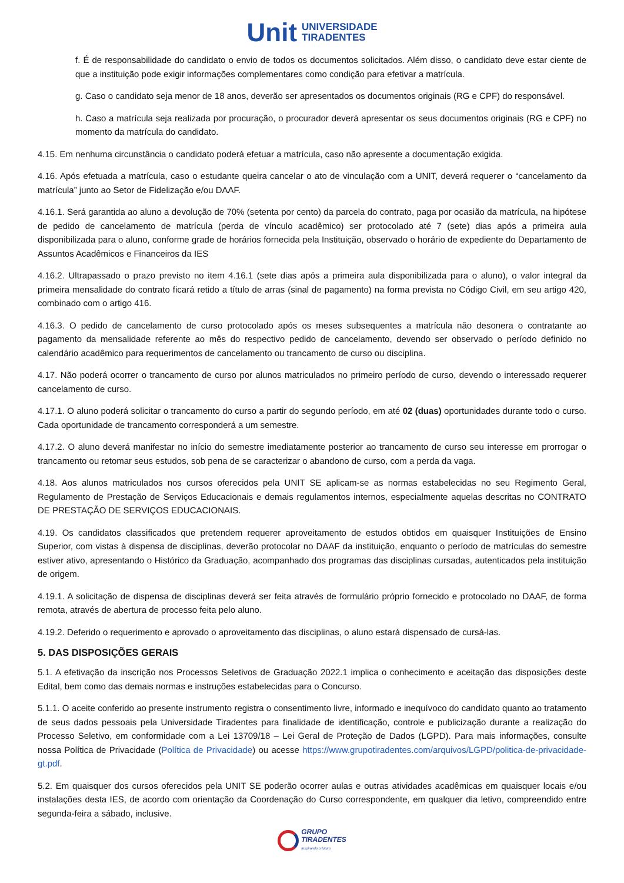Unit UNIVERSIDADE
TIRADENTES
f. É de responsabilidade do candidato o envio de todos os documentos solicitados. Além disso, o candidato deve estar ciente de que a instituição pode exigir informações complementares como condição para efetivar a matrícula.
g. Caso o candidato seja menor de 18 anos, deverão ser apresentados os documentos originais (RG e CPF) do responsável.
h. Caso a matrícula seja realizada por procuração, o procurador deverá apresentar os seus documentos originais (RG e CPF) no momento da matrícula do candidato.
4.15. Em nenhuma circunstância o candidato poderá efetuar a matrícula, caso não apresente a documentação exigida.
4.16. Após efetuada a matrícula, caso o estudante queira cancelar o ato de vinculação com a UNIT, deverá requerer o “cancelamento da matrícula” junto ao Setor de Fidelização e/ou DAAF.
4.16.1. Será garantida ao aluno a devolução de 70% (setenta por cento) da parcela do contrato, paga por ocasião da matrícula, na hipótese de pedido de cancelamento de matrícula (perda de vínculo acadêmico) ser protocolado até 7 (sete) dias após a primeira aula disponibilizada para o aluno, conforme grade de horários fornecida pela Instituição, observado o horário de expediente do Departamento de Assuntos Acadêmicos e Financeiros da IES
4.16.2. Ultrapassado o prazo previsto no item 4.16.1 (sete dias após a primeira aula disponibilizada para o aluno), o valor integral da primeira mensalidade do contrato ficará retido a título de arras (sinal de pagamento) na forma prevista no Código Civil, em seu artigo 420, combinado com o artigo 416.
4.16.3. O pedido de cancelamento de curso protocolado após os meses subsequentes a matrícula não desonera o contratante ao pagamento da mensalidade referente ao mês do respectivo pedido de cancelamento, devendo ser observado o período definido no calendário acadêmico para requerimentos de cancelamento ou trancamento de curso ou disciplina.
4.17. Não poderá ocorrer o trancamento de curso por alunos matriculados no primeiro período de curso, devendo o interessado requerer cancelamento de curso.
4.17.1. O aluno poderá solicitar o trancamento do curso a partir do segundo período, em até 02 (duas) oportunidades durante todo o curso. Cada oportunidade de trancamento corresponderá a um semestre.
4.17.2. O aluno deverá manifestar no início do semestre imediatamente posterior ao trancamento de curso seu interesse em prorrogar o trancamento ou retomar seus estudos, sob pena de se caracterizar o abandono de curso, com a perda da vaga.
4.18. Aos alunos matriculados nos cursos oferecidos pela UNIT SE aplicam-se as normas estabelecidas no seu Regimento Geral, Regulamento de Prestação de Serviços Educacionais e demais regulamentos internos, especialmente aquelas descritas no CONTRATO DE PRESTAÇÃO DE SERVIÇOS EDUCACIONAIS.
4.19. Os candidatos classificados que pretendem requerer aproveitamento de estudos obtidos em quaisquer Instituições de Ensino Superior, com vistas à dispensa de disciplinas, deverão protocolar no DAAF da instituição, enquanto o período de matrículas do semestre estiver ativo, apresentando o Histórico da Graduação, acompanhado dos programas das disciplinas cursadas, autenticados pela instituição de origem.
4.19.1. A solicitação de dispensa de disciplinas deverá ser feita através de formulário próprio fornecido e protocolado no DAAF, de forma remota, através de abertura de processo feita pelo aluno.
4.19.2. Deferido o requerimento e aprovado o aproveitamento das disciplinas, o aluno estará dispensado de cursá-las.
5. DAS DISPOSIÇÕES GERAIS
5.1. A efetivação da inscrição nos Processos Seletivos de Graduação 2022.1 implica o conhecimento e aceitação das disposições deste Edital, bem como das demais normas e instruções estabelecidas para o Concurso.
5.1.1. O aceite conferido ao presente instrumento registra o consentimento livre, informado e inequívoco do candidato quanto ao tratamento de seus dados pessoais pela Universidade Tiradentes para finalidade de identificação, controle e publicização durante a realização do Processo Seletivo, em conformidade com a Lei 13709/18 – Lei Geral de Proteção de Dados (LGPD). Para mais informações, consulte nossa Política de Privacidade (Política de Privacidade) ou acesse https://www.grupotiradentes.com/arquivos/LGPD/politica-de-privacidade-gt.pdf.
5.2. Em quaisquer dos cursos oferecidos pela UNIT SE poderão ocorrer aulas e outras atividades acadêmicas em quaisquer locais e/ou instalações desta IES, de acordo com orientação da Coordenação do Curso correspondente, em qualquer dia letivo, compreendido entre segunda-feira a sábado, inclusive.
GRUPO
TIRADENTES
Inspirando o futuro